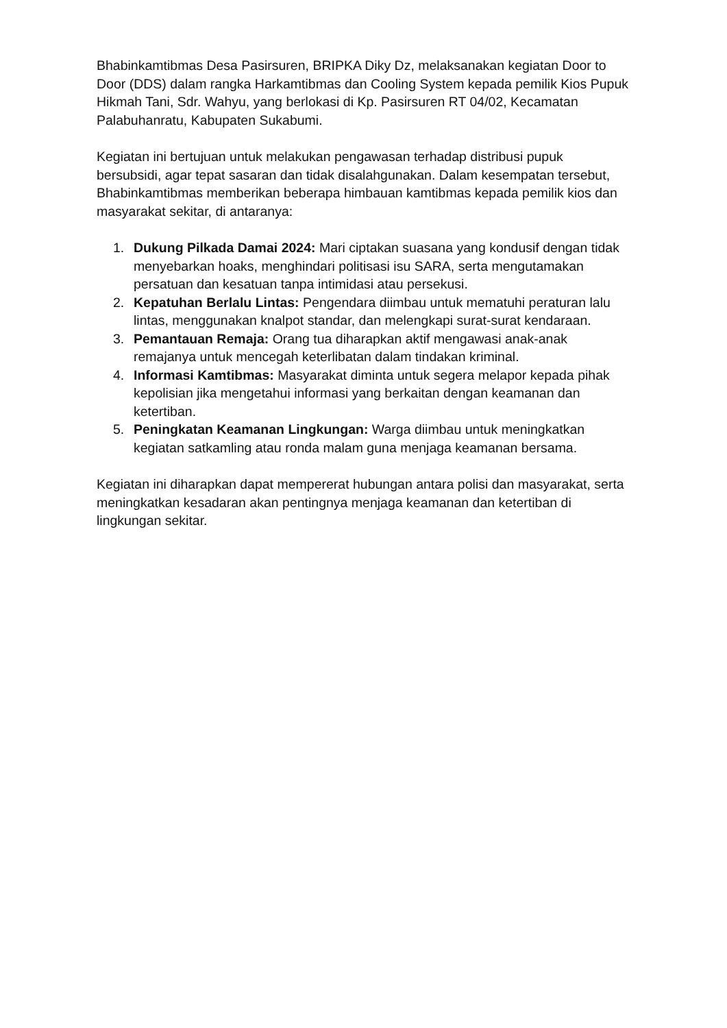Bhabinkamtibmas Desa Pasirsuren, BRIPKA Diky Dz, melaksanakan kegiatan Door to Door (DDS) dalam rangka Harkamtibmas dan Cooling System kepada pemilik Kios Pupuk Hikmah Tani, Sdr. Wahyu, yang berlokasi di Kp. Pasirsuren RT 04/02, Kecamatan Palabuhanratu, Kabupaten Sukabumi.
Kegiatan ini bertujuan untuk melakukan pengawasan terhadap distribusi pupuk bersubsidi, agar tepat sasaran dan tidak disalahgunakan. Dalam kesempatan tersebut, Bhabinkamtibmas memberikan beberapa himbauan kamtibmas kepada pemilik kios dan masyarakat sekitar, di antaranya:
1. Dukung Pilkada Damai 2024: Mari ciptakan suasana yang kondusif dengan tidak menyebarkan hoaks, menghindari politisasi isu SARA, serta mengutamakan persatuan dan kesatuan tanpa intimidasi atau persekusi.
2. Kepatuhan Berlalu Lintas: Pengendara diimbau untuk mematuhi peraturan lalu lintas, menggunakan knalpot standar, dan melengkapi surat-surat kendaraan.
3. Pemantauan Remaja: Orang tua diharapkan aktif mengawasi anak-anak remajanya untuk mencegah keterlibatan dalam tindakan kriminal.
4. Informasi Kamtibmas: Masyarakat diminta untuk segera melapor kepada pihak kepolisian jika mengetahui informasi yang berkaitan dengan keamanan dan ketertiban.
5. Peningkatan Keamanan Lingkungan: Warga diimbau untuk meningkatkan kegiatan satkamling atau ronda malam guna menjaga keamanan bersama.
Kegiatan ini diharapkan dapat mempererat hubungan antara polisi dan masyarakat, serta meningkatkan kesadaran akan pentingnya menjaga keamanan dan ketertiban di lingkungan sekitar.